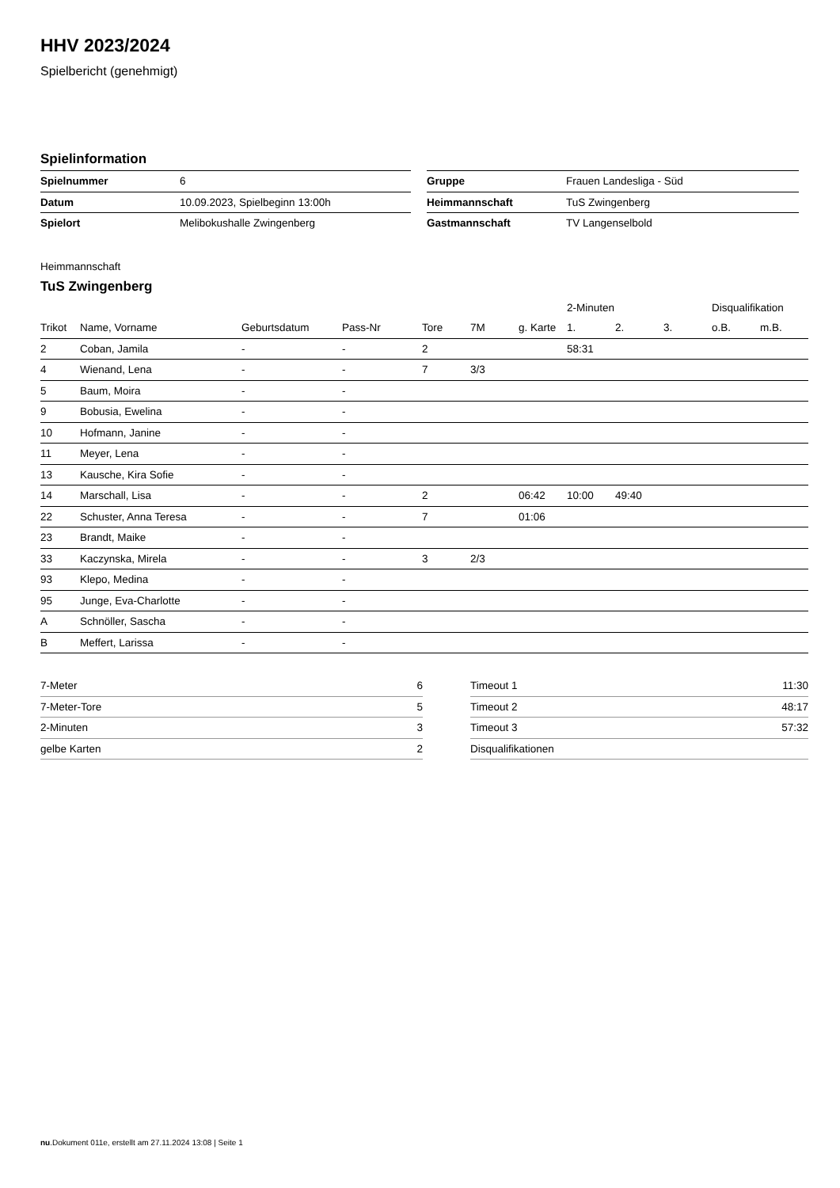HHV 2023/2024
Spielbericht (genehmigt)
Spielinformation
| Spielnummer | 6 |
| Datum | 10.09.2023, Spielbeginn 13:00h |
| Spielort | Melibokushalle Zwingenberg |
| Gruppe | Frauen Landesliga - Süd |
| Heimmannschaft | TuS Zwingenberg |
| Gastmannschaft | TV Langenselbold |
Heimmannschaft
TuS Zwingenberg
| | | | | | | | 2-Minuten | | | Disqualifikation | |
| --- | --- | --- | --- | --- | --- | --- | --- | --- | --- | --- | --- |
| Trikot | Name, Vorname | Geburtsdatum | Pass-Nr | Tore | 7M | g. Karte | 1. | 2. | 3. | o.B. | m.B. |
| 2 | Coban, Jamila | - | - | 2 | | | 58:31 | | | | |
| 4 | Wienand, Lena | - | - | 7 | 3/3 | | | | | | |
| 5 | Baum, Moira | - | - | | | | | | | | |
| 9 | Bobusia, Ewelina | - | - | | | | | | | | |
| 10 | Hofmann, Janine | - | - | | | | | | | | |
| 11 | Meyer, Lena | - | - | | | | | | | | |
| 13 | Kausche, Kira Sofie | - | - | | | | | | | | |
| 14 | Marschall, Lisa | - | - | 2 | | 06:42 | 10:00 | 49:40 | | | |
| 22 | Schuster, Anna Teresa | - | - | 7 | | 01:06 | | | | | |
| 23 | Brandt, Maike | - | - | | | | | | | | |
| 33 | Kaczynska, Mirela | - | - | 3 | 2/3 | | | | | | |
| 93 | Klepo, Medina | - | - | | | | | | | | |
| 95 | Junge, Eva-Charlotte | - | - | | | | | | | | |
| A | Schnöller, Sascha | - | - | | | | | | | | |
| B | Meffert, Larissa | - | - | | | | | | | | |
| 7-Meter | 6 |
| 7-Meter-Tore | 5 |
| 2-Minuten | 3 |
| gelbe Karten | 2 |
| Timeout 1 | 11:30 |
| Timeout 2 | 48:17 |
| Timeout 3 | 57:32 |
| Disqualifikationen | |
nu.Dokument 011e, erstellt am 27.11.2024 13:08 | Seite 1